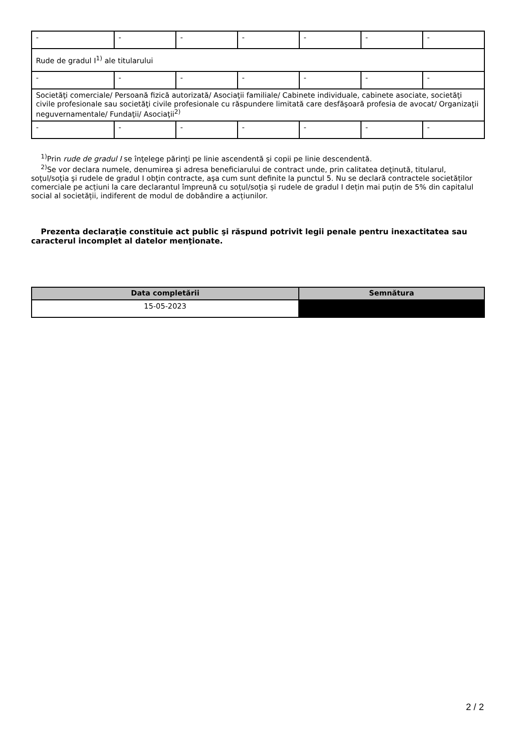| - | - | - | - | - | - | - |
| Rude de gradul I<sup>1)</sup> ale titularului | | | | | | |
| - | - | - | - | - | - | - |
| Societăţi comerciale/ Persoană fizică autorizată/ Asociaţii familiale/ Cabinete individuale, cabinete asociate, societăţi civile profesionale sau societăţi civile profesionale cu răspundere limitată care desfăşoară profesia de avocat/ Organizaţii neguvernamentale/ Fundaţii/ Asociaţii<sup>2)</sup> | | | | | | |
| - | - | - | - | - | - | - |
<sup>1)</sup> Prin rude de gradul I se înţelege părinţi pe linie ascendentă şi copii pe linie descendentă.
<sup>2)</sup> Se vor declara numele, denumirea şi adresa beneficiarului de contract unde, prin calitatea deţinută, titularul, soţul/soţia şi rudele de gradul I obţin contracte, aşa cum sunt definite la punctul 5. Nu se declară contractele societăților comerciale pe acțiuni la care declarantul împreună cu soțul/soția și rudele de gradul I dețin mai puțin de 5% din capitalul social al societății, indiferent de modul de dobândire a acțiunilor.
Prezenta declaraţie constituie act public şi răspund potrivit legii penale pentru inexactitatea sau caracterul incomplet al datelor menţionate.
| Data completării | Semnătura |
| --- | --- |
| 15-05-2023 | |
2 / 2